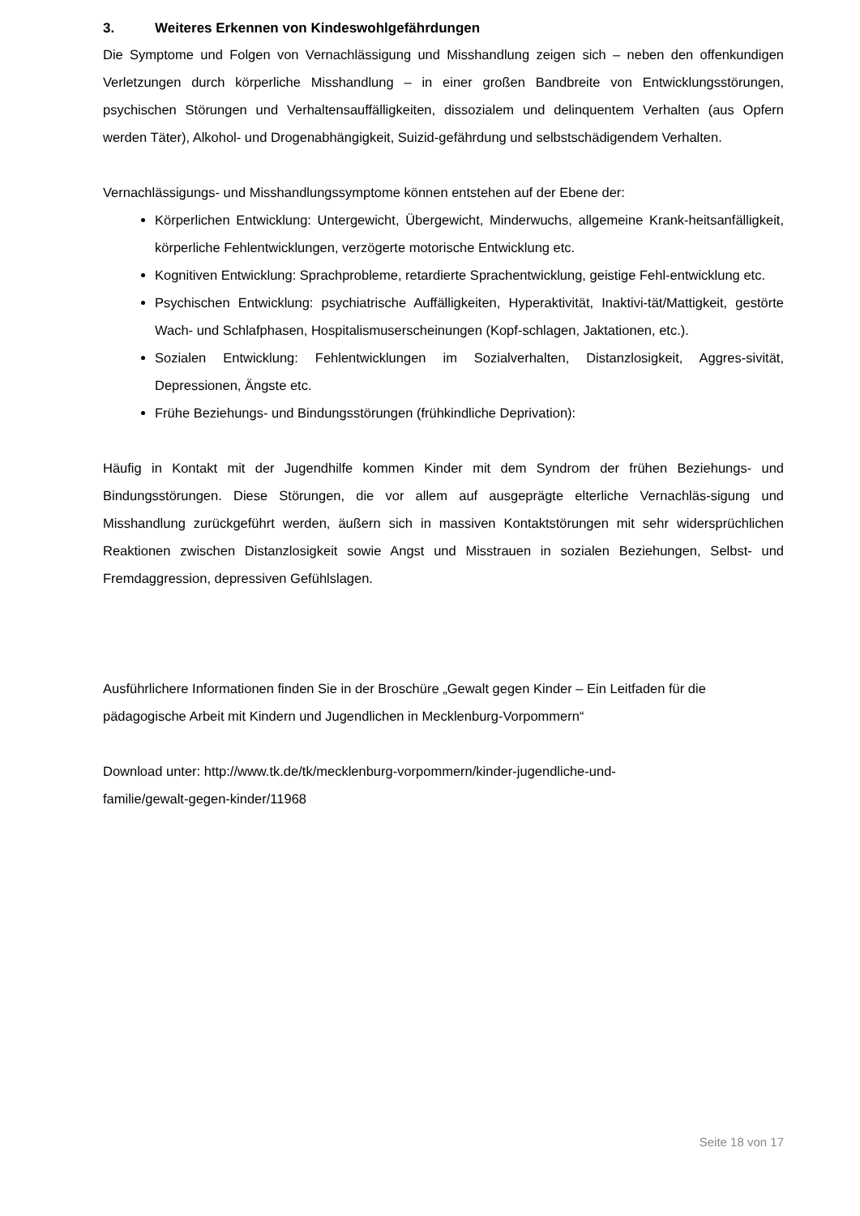3. Weiteres Erkennen von Kindeswohlgefährdungen
Die Symptome und Folgen von Vernachlässigung und Misshandlung zeigen sich – neben den offenkundigen Verletzungen durch körperliche Misshandlung – in einer großen Bandbreite von Entwicklungsstörungen, psychischen Störungen und Verhaltensauffälligkeiten, dissozialem und delinquentem Verhalten (aus Opfern werden Täter), Alkohol- und Drogenabhängigkeit, Suizid-gefährdung und selbstschädigendem Verhalten.
Vernachlässigungs- und Misshandlungssymptome können entstehen auf der Ebene der:
Körperlichen Entwicklung: Untergewicht, Übergewicht, Minderwuchs, allgemeine Krank-heitsanfälligkeit, körperliche Fehlentwicklungen, verzögerte motorische Entwicklung etc.
Kognitiven Entwicklung: Sprachprobleme, retardierte Sprachentwicklung, geistige Fehl-entwicklung etc.
Psychischen Entwicklung: psychiatrische Auffälligkeiten, Hyperaktivität, Inaktivi-tät/Mattigkeit, gestörte Wach- und Schlafphasen, Hospitalismuserscheinungen (Kopf-schlagen, Jaktationen, etc.).
Sozialen Entwicklung: Fehlentwicklungen im Sozialverhalten, Distanzlosigkeit, Aggres-sivität, Depressionen, Ängste etc.
Frühe Beziehungs- und Bindungsstörungen (frühkindliche Deprivation):
Häufig in Kontakt mit der Jugendhilfe kommen Kinder mit dem Syndrom der frühen Beziehungs- und Bindungsstörungen. Diese Störungen, die vor allem auf ausgeprägte elterliche Vernachläs-sigung und Misshandlung zurückgeführt werden, äußern sich in massiven Kontaktstörungen mit sehr widersprüchlichen Reaktionen zwischen Distanzlosigkeit sowie Angst und Misstrauen in sozialen Beziehungen, Selbst- und Fremdaggression, depressiven Gefühlslagen.
Ausführlichere Informationen finden Sie in der Broschüre „Gewalt gegen Kinder – Ein Leitfaden für die pädagogische Arbeit mit Kindern und Jugendlichen in Mecklenburg-Vorpommern“
Download unter: http://www.tk.de/tk/mecklenburg-vorpommern/kinder-jugendliche-und-
familie/gewalt-gegen-kinder/11968
Seite 18 von 17